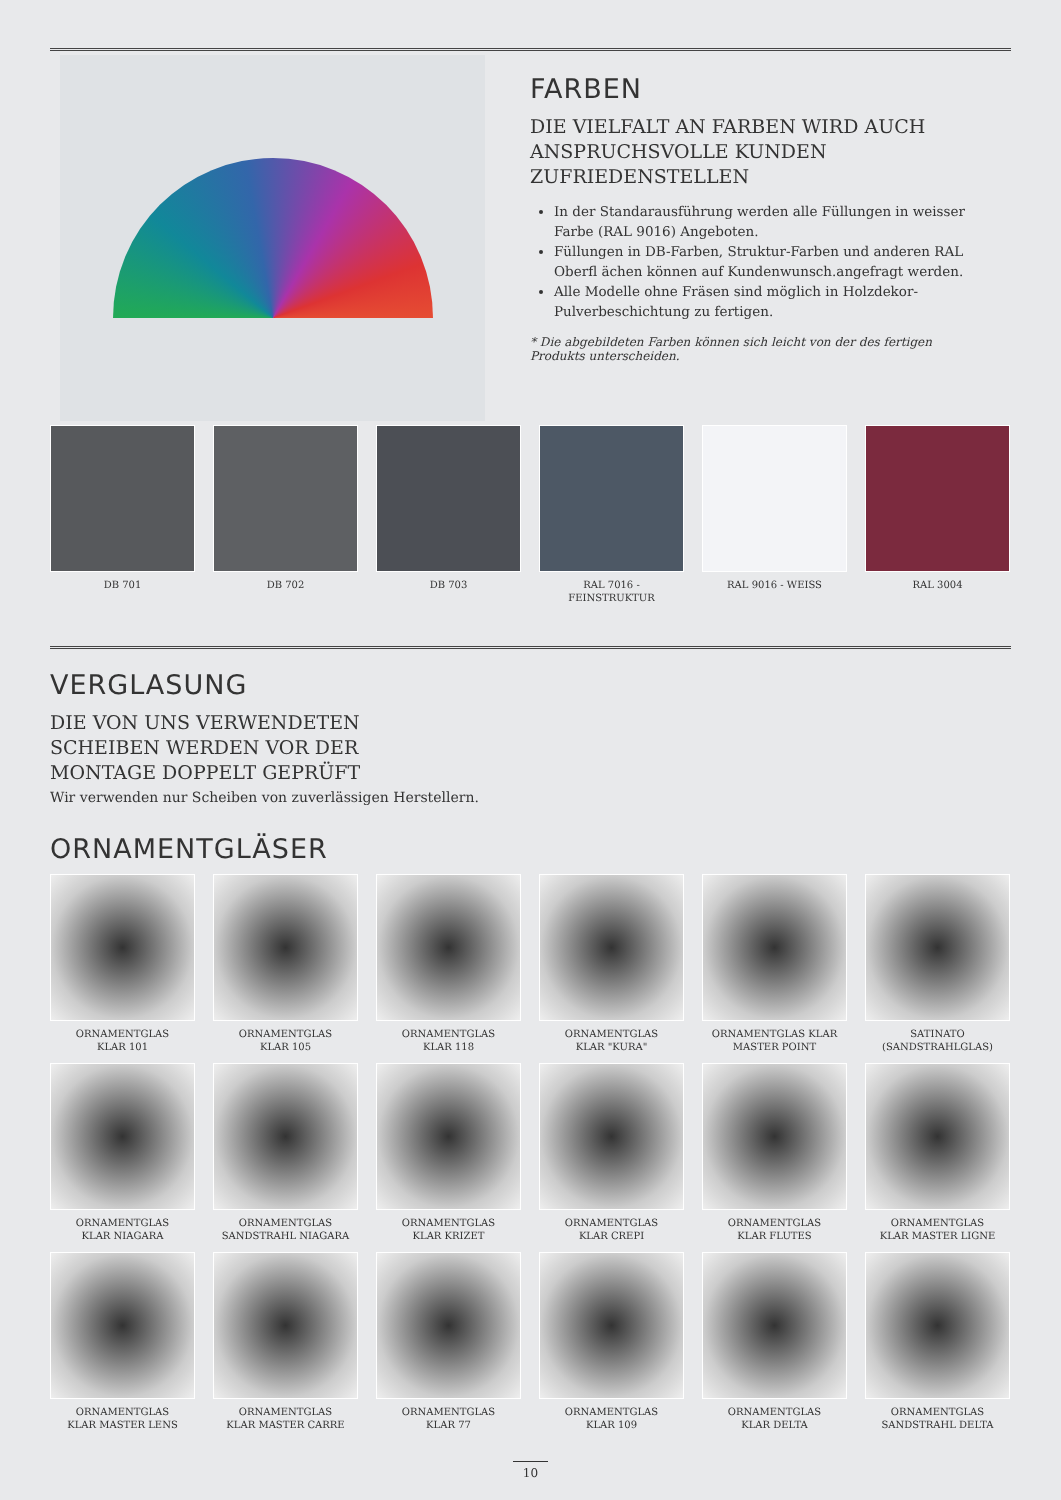FARBEN
DIE VIELFALT AN FARBEN WIRD AUCH ANSPRUCHSVOLLE KUNDEN ZUFRIEDENSTELLEN
In der Standarausführung werden alle Füllungen in weisser Farbe (RAL 9016) Angeboten.
Füllungen in DB-Farben, Struktur-Farben und anderen RAL Oberfl ächen können auf Kundenwunsch.angefragt werden.
Alle Modelle ohne Fräsen sind möglich in Holzdekor-Pulverbeschichtung zu fertigen.
* Die abgebildeten Farben können sich leicht von der des fertigen Produkts unterscheiden.
DB 701
DB 702
DB 703
RAL 7016 - FEINSTRUKTUR
RAL 9016 - WEISS
RAL 3004
VERGLASUNG
DIE VON UNS VERWENDETEN
SCHEIBEN WERDEN VOR DER
MONTAGE DOPPELT GEPRÜFT
Wir verwenden nur Scheiben von zuverlässigen Herstellern.
ORNAMENTGLÄSER
ORNAMENTGLAS
KLAR 101
ORNAMENTGLAS
KLAR 105
ORNAMENTGLAS
KLAR 118
ORNAMENTGLAS
KLAR "KURA"
ORNAMENTGLAS KLAR
MASTER POINT
SATINATO
(SANDSTRAHLGLAS)
ORNAMENTGLAS
KLAR NIAGARA
ORNAMENTGLAS
SANDSTRAHL NIAGARA
ORNAMENTGLAS
KLAR KRIZET
ORNAMENTGLAS
KLAR CREPI
ORNAMENTGLAS
KLAR FLUTES
ORNAMENTGLAS
KLAR MASTER LIGNE
ORNAMENTGLAS
KLAR MASTER LENS
ORNAMENTGLAS
KLAR MASTER CARRE
ORNAMENTGLAS
KLAR 77
ORNAMENTGLAS
KLAR 109
ORNAMENTGLAS
KLAR DELTA
ORNAMENTGLAS
SANDSTRAHL DELTA
10